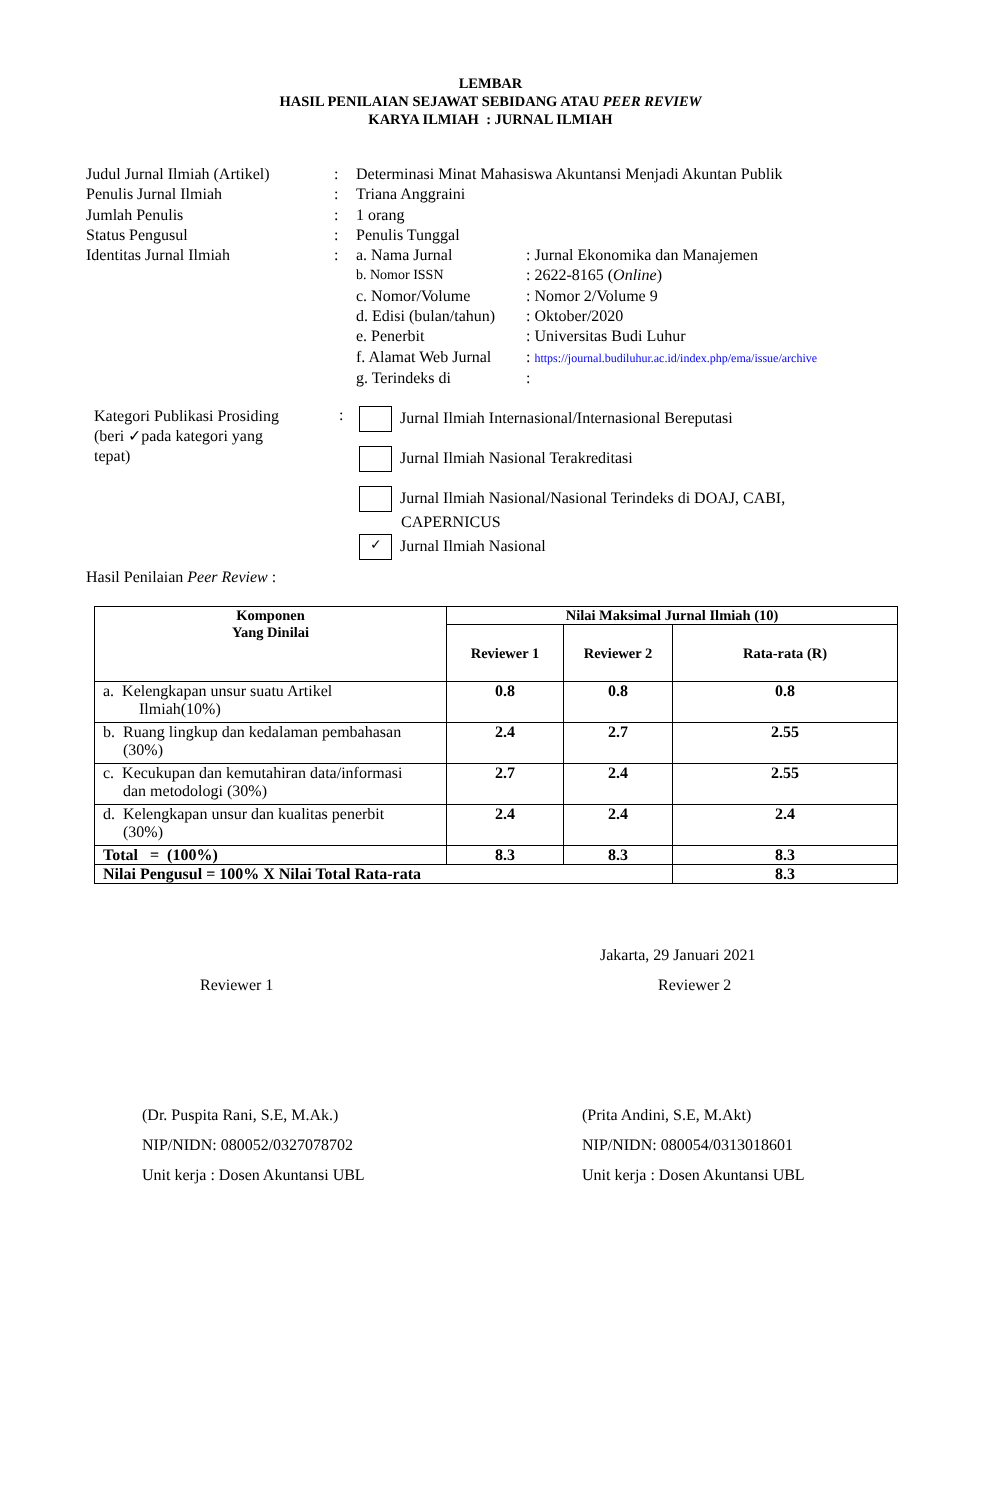LEMBAR
HASIL PENILAIAN SEJAWAT SEBIDANG ATAU PEER REVIEW
KARYA ILMIAH : JURNAL ILMIAH
| Judul Jurnal Ilmiah (Artikel) | : | Determinasi Minat Mahasiswa Akuntansi Menjadi Akuntan Publik | |
| Penulis Jurnal Ilmiah | : | Triana Anggraini | |
| Jumlah Penulis | : | 1 orang | |
| Status Pengusul | : | Penulis Tunggal | |
| Identitas Jurnal Ilmiah | : | a. Nama Jurnal | : Jurnal Ekonomika dan Manajemen |
| | | b. Nomor ISSN | : 2622-8165 ( Online ) |
| | | c. Nomor/Volume | : Nomor 2/Volume 9 |
| | | d. Edisi (bulan/tahun) | : Oktober/2020 |
| | | e. Penerbit | : Universitas Budi Luhur |
| | | f. Alamat Web Jurnal | : https://journal.budiluhur.ac.id/index.php/ema/issue/archive |
| | | g. Terindeks di | : |
Kategori Publikasi Prosiding
(beri ✓pada kategori yang
tepat)
:
Jurnal Ilmiah Internasional/Internasional Bereputasi
Jurnal Ilmiah Nasional Terakreditasi
Jurnal Ilmiah Nasional/Nasional Terindeks di DOAJ, CABI,
CAPERNICUS
✓ Jurnal Ilmiah Nasional
Hasil Penilaian Peer Review :
| Komponen Yang Dinilai | Nilai Maksimal Jurnal Ilmiah (10) | | |
| --- | --- | --- | --- |
| | Reviewer 1 | Reviewer 2 | Rata-rata (R) |
| a. Kelengkapan unsur suatu Artikel Ilmiah(10%) | 0.8 | 0.8 | 0.8 |
| b. Ruang lingkup dan kedalaman pembahasan (30%) | 2.4 | 2.7 | 2.55 |
| c. Kecukupan dan kemutahiran data/informasi dan metodologi (30%) | 2.7 | 2.4 | 2.55 |
| d. Kelengkapan unsur dan kualitas penerbit (30%) | 2.4 | 2.4 | 2.4 |
| Total = (100%) | 8.3 | 8.3 | 8.3 |
| Nilai Pengusul = 100% X Nilai Total Rata-rata | | | 8.3 |
Jakarta, 29 Januari 2021
Reviewer 1 Reviewer 2
(Dr. Puspita Rani, S.E, M.Ak.)
NIP/NIDN: 080052/0327078702
Unit kerja : Dosen Akuntansi UBL
(Prita Andini, S.E, M.Akt)
NIP/NIDN: 080054/0313018601
Unit kerja : Dosen Akuntansi UBL